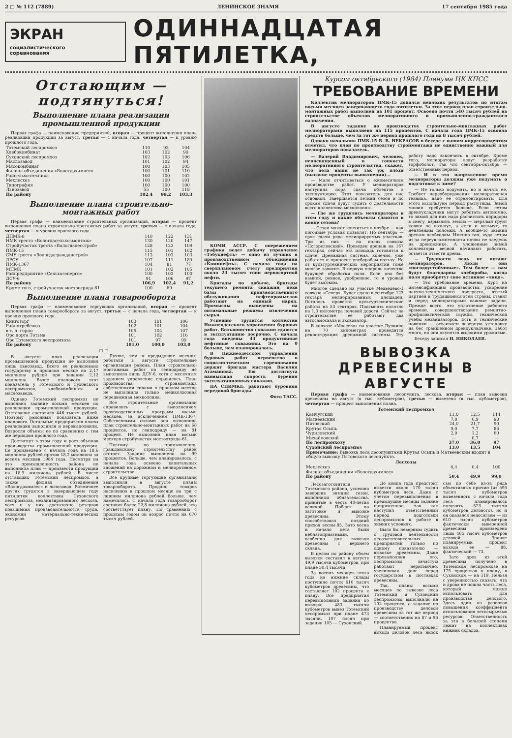2 □ № 112 (7889) ЛЕНИНСКОЕ ЗНАМЯ 17 сентября 1985 года
ЭКРАН социалистического
соревнования
ОДИННАДЦАТАЯ ПЯТИЛЕТКА,
Отстающим — подтянуться!
Выполнение плана реализации промышленной продукции
Первая графа — наименование предприятий, вторая — процент выполнения плана реализации продукции за август, третья — с начала года, четвертая — к уровню прошлого года.
| Тотемский леспромхоз | 110 | 93 | 104 |
| Хлебокомбинат | 103 | 102 | 99 |
| Сухонский леспромхоз | 102 | 103 | 106 |
| Маслозавод | 101 | 102 | 94 |
| Мясокомбинат | 100 | 103 | 105 |
| Филиал объединения «Вологдахимлес» | 100 | 101 | 110 |
| Райсельхозтехника | 100 | 100 | 102 |
| Мехлесхоз | 100 | 100 | 101 |
| Типография | 100 | 100 | 100 |
| Льнозавод | 55 | 100 | 118 |
| По району | 102,4 | 99,2 | 103,3 |
Выполнение плана строительно-монтажных работ
Первая графа — наименование строительных организаций, вторая — процент выполнения плана строительно-монтажных работ за август, третья — с начала года, четвертая — к уровню прошлого года.
| ДПМК-8 | 140 | 122 | 131 |
| НМК треста «Вологдасельхозмонтаж» | 130 | 120 | 147 |
| Стройучасток треста «Вологдалесстрой» | 128 | 122 | 109 |
| ПМК-15 | 115 | 101 | 102 |
| СМУ треста «Вологдагражданстрой» | 113 | 103 | 103 |
| ДРСУ | 107 | 111 | 189 |
| ПМК-1367 | 104 | 81 | 77 |
| МПМК | 101 | 102 | 105 |
| Райпредприятие «Сельхозэнерго» | 100 | 102 | 100 |
| ДСУ-6 | 91 | 106 | 97 |
| По району | 106,9 | 102,4 | 91,2 |
| Кроме того, стройучасток мостоотряда-61 | 100 | 89 | — |
Выполнение плана товарооборота
Первая графа — наименование торгующих организаций, вторая — процент выполнения плана товарооборота за август, третья — с начала года, четвертая — к уровню прошлого года.
| Книготорг | 103 | 101 | 106 |
| Райпотребсоюз | 102 | 101 | 104 |
| в т. ч. горпо | 105 | 104 | 107 |
| Орс порта Тотьма | 101 | 102 | 116 |
| Орс Тотемского леспромхоза | 101 | 97 | 99 |
| По району | 101,0 | 100,0 | 103,0 |
□ □
В августе план реализации промышленной продукции не выполнил лишь льнозавод. Всего ее реализовано государству в прошлом месяце на 2,17 миллиона рублей при задании 2,12 миллиона. Выше планового этот показатель у Тотемского и Сухонского леспромхозов, хлебокомбината и маслозавода.
Однако Тотемский леспромхоз не выполнил задание восьми месяцев по реализации промышленной продукции. Отставание составило 446 тысяч рублей. Поэтому районный показатель ниже планового. Остальные предприятия планы реализации выполнили и перевыполнили. Возросли объемы ее по сравнению с тем же периодом прошлого года.
Достигнут в этом году и рост объемов производства промышленной продукции. Ее произведено с начала года на 18,6 миллиона рублей против 18,2 миллиона за восемь месяцев 1984 года. Несмотря на это промышленность района не выполнила план — произвести продукции на 18,9 миллиона рублей. В числе отстающих Тотемский леспромхоз, а также филиал объединения «Вологдахимлес» и льнозавод. Ритмичнее других трудятся в завершающем году пятилетки коллективы Сухонского леспромхоза, механизированного лесхоза, хотя и у них достаточно резервов повышения производительности труда, экономии материально-технических ресурсов.
Лучше, чем в предыдущие месяцы, работали в августе строительные организации района. План строительно-монтажных работ по генподряду не выполнило лишь ДСУ-6, хотя с месячным заданием управление справилось. План производства строймонтажа собственными силами в прошлом месяце не выполнила только межколхозная передвижная мехколонна.
Все строительные организации справились с выполнением производственных программ восьми месяцев, за исключением ПМК-1367. Собственными силами она выполнила план строительно-монтажных работ на 68 процентов, по генподряду — на 81 процент. Не выполнил план восьми месяцев стройучасток мостоотряда-61.
Поэтому по промышленно-гражданскому строительству район отстает. Задание выполнено на 99 процентов. Больше, чем планировалось, с начала года освоено капитальных вложений на дорожном и мелиоративном строительстве.
Все крупные торгующие организации выполнили в августе планы товарооборота. Продано товаров населению в прошлом месяце на три с лишним миллиона рублей больше, чем намечалось. С начала года товарооборот составил более 22,8 миллиона рублей, что соответствует плану. По сравнению с прошлым годом он возрос почти на 670 тысяч рублей.
КОМИ АССР. С опережением графика ведет добычу управление «Тэбукнефть» — одно из лучших в производственном объединении «Коминефть». С начала года на сверхплановом счету предприятия около 23 тысяч тонн первосортной нефти.
Бригады по добыче, бригады текущего ремонта скважин, цехи базы производственного обслуживания нефтепромыслов работают на единый наряд. Промыслы выведены на оптимальные режимы извлечения сырья.
Успешно трудится коллектив Нижнеодесского управления буровых работ. Большинство скважин сдаются в эксплуатацию досрочно. С начала года введены 43 продуктивные нефтяные скважины. Это на 9 больше, чем планировалось.
В Нижнеодесском управлении буровых работ первенство в социалистическом соревновании держит бригада мастера Василия Атаманюка. Ею достигнута наивысшая скорость бурения эксплуатационных скважин.
НА СНИМКЕ: работают буровики передовой бригады.
Фото ТАСС.
Курсом октябрьского (1984) Пленума ЦК КПСС
ТРЕБОВАНИЕ ВРЕМЕНИ
Коллектив мелиораторов ПМК-15 добился неплохих результатов по итогам восьми месяцев завершающего года пятилетки. За этот период план строительно-монтажных работ выполнен на 101 процент. Освоено почти 540 тысяч рублей на строительстве объектов мелиоративного и промышленно-гражданского назначения.
В августе задание по производству строительно-монтажных работ мелиораторами выполнено на 115 процентов. С начала года ПМК-15 освоила средств больше, чем за тот же период прошлого года на 8 тысяч рублей.
Однако начальник ПМК-15 В. В. НЕКРАСОВ в беседе с нашим корреспондентом отметил, что план по производству строймонтажа не единственно важный для мелиораторов показатель.
— Валерий Владимирович, человек, непосвященный в тонкости мелиоративного строительства, скажет, что дела ваши не так уж плохи (высокие проценты выполнения)...
— Мало отчитываться о ежемесячном производстве работ. У мелиораторов наступила пора сдачи объектов в эксплуатацию. Этот показатель для нас основной. Завершается летний сезон и по срокам сдачи будут судить о деятельности всего коллектива мехколонны.
— Где же трудились мелиораторы в этом году и какие объекты сдаются в конце сезона?
— Сезон может кончиться в ноябре — как погодные условия позволят. Но сентябрь — срок сдачи ряда мелиорируемых участков. Три из них — на полях совхоза «Погореловский». Проведен дренаж на 167 гектарах, сейчас эта площадь готовится к сдаче. Дренажная система, конечно, уже работает и приносит хлеборобам пользу. Но от культуртехнических мероприятий тоже многое зависит. В первую очередь качество будущей обработки поля. Если оно без камней, ровное, удобренное, то и урожай будет высоким.
Многое сделано на участке Медведево-1 совхоза «Север». Будет сдано в сентябре 123 гектара мелиорированных площадей. Осталось провести культуртехнические работы на 53 гектарах. Подсыпать полотно на 1,3 километра полевой дороги. Сейчас на строительстве ее работают два автосамосвала и экскаватор.
В колхозе «Мосеево» на участке Лучкино на 70 километрах проводится реконструкция дренажной системы. Эту работу надо закончить в октябре. Кроме того, мелиораторы ведут разработку торфоболот. Так что сентябрь-октябрь — ответственный период.
— И в это напряженное время мелиораторы должны уже подумать о подготовке к зиме?
— Не только подумать, но и начать ее. Требует переоборудования мелиоративная техника, надо ее отремонтировать. Для этого используем период распутицы. Зимой машин требуется больше. Если летом дреноукладчики могут работать автономно, то зимой для них надо расчистить коридоры в снегу, взрыхлить землю — мерзлый грунт ковши не возьмут, а если и возьмут, то неизбежны поломки. А вообще-то зимний дренаж необходим. Именно там, куда летом из-за переувлажненности почвы не заедешь на дреножнике. А уложенные зимой коллекторы весной начинают работать, остается отвести дрены.
— Трудности ведь не пугают мелиораторов. Люди они «погодоустойчивые». Тем более — вам будут благодарны хлеборобы, когда поля приобретут свое истинное «лицо».
— Это требование времени. Курс на интенсификацию производства, ускорение научно-технического прогресса, взятый партией и трудящимися всей страны, ставит и перед мелиораторами важные задачи. Прежде всего, это уплотнение рабочего времени, совершенствование ремонтно-профилактической службы, технической учебы механизаторов. Есть и технические новинки — осваиваем лазерную установку на бес траншейном дреноукладчике. Забот много, но они окупятся высокими урожаями.
Беседу записал Н. НИКОЛАЕВ.
ВЫВОЗКА ДРЕВЕСИНЫ В АВГУСТЕ
Первая графа — наименование лесопункта, лесхоза, вторая — план вывозки древесины на август (в тыс. кубометров), третья — вывезено (в тыс. кубометров), четвертая — процент выполнения плана.
| Тотемский леспромхоз | | | |
| --- | --- | --- | --- |
| Камчугский | 11,0 | 12,5 | 114 |
| Матвеевский | 7,0 | 6,9 | 98 |
| Пятовский | 24,0 | 21,7 | 90 |
| Крутая Осыпь | 9,0 | 7,7 | 86 |
| Чуриловский | 2,0 | 1,2 | 60 |
| Михайловский | — | 0,7 | — |
| По леспромхозу | 37,0 | 36,0 | 97 |
| Сухонский леспромхоз | 13,0 | 13,5 | 104 |
| Примечание: Вывозка леса лесопунктами Крутая Осыпь и Матвеевским входит в общую вывозку Пятовского лесопункта. | | | |
| Лесхозы | | | |
| Мехлесхоз | 0,4 | 0,4 | 100 |
| Филиал объединения «Вологдахимлес» | — | — | — |
| По району | 50,4 | 49,9 | 99,0 |
Лесозаготовители Тотемского района, успешно завершив зимний сезон, выполнили обязательства, принятые в честь 40-летия великой Победы по заготовке и вывозке древесины. Этому способствовал поздний приход весны-85. Зато весна и начало лета были неблагоприятными, особенно для вывозки древесины с верхнего склада.
В целом по району объем вывозки составил в августе 49,9 тысячи кубометров, при плане 50,4 тысячи.
За восемь месяцев этого года на нижние склады поступило почти 610 тысяч кубометров древесины, что составляет 102 процента к плану. Все предприятия перевыполнили задания по вывозке. 483 тысячи кубометров вывез Тотемский леспромхоз при плане 473 тысячи, 107 тысяч при задании 105 — Сухонский.
До конца года предстоит вывезти около 170 тысяч кубометров леса. Даже с учетом перевыполнения в предыдущие месяцы задание напряженное, так как наступил ответственный период подготовки леспромхозов к работе в зимних условиях.
Было бы неверным судить о трудовой деятельности лесозаготовительных предприятий только по одному показателю — вывозке древесины. Даже перевыполнив его, леспромхозы зачастую работают неритмично, увеличивая долг перед государством в поставках древесины.
Так, планы восьми месяцев по вывозке леса Тотемский и Сухонский леспромхозы выполнили на 102 процента, а задание по производству деловой древесины за тот же период — соответственно на 87 и 96 процентов.
Планируемый процент выхода деловой леса низок сам по себе из-за ряда объективных причин (из 595 тысяч кубометров вывезенного с начала года леса планировалось получить 523 тысячи кубометров делового), но и он оказался недосягаем — из 610 тысяч кубометров фактически вывезенной древесины произведено лишь 465 тысяч кубометров деловой. Значит планируемый процент выхода ее — 88, фактический — 73.
Зато дров из этой древесины получено в Тотемском леспромхозе на 175 процентов к плану, в Сухонском — на 119. Нельзя с уверенностью сказать, что и дрова не пошла часть леса, который можно использовать для производства делового. Здесь один из резервов повышения коэффициента использования лесосырьевых ресурсов. Ответственность за это в большей степени лежит на коллективах нижних складов.